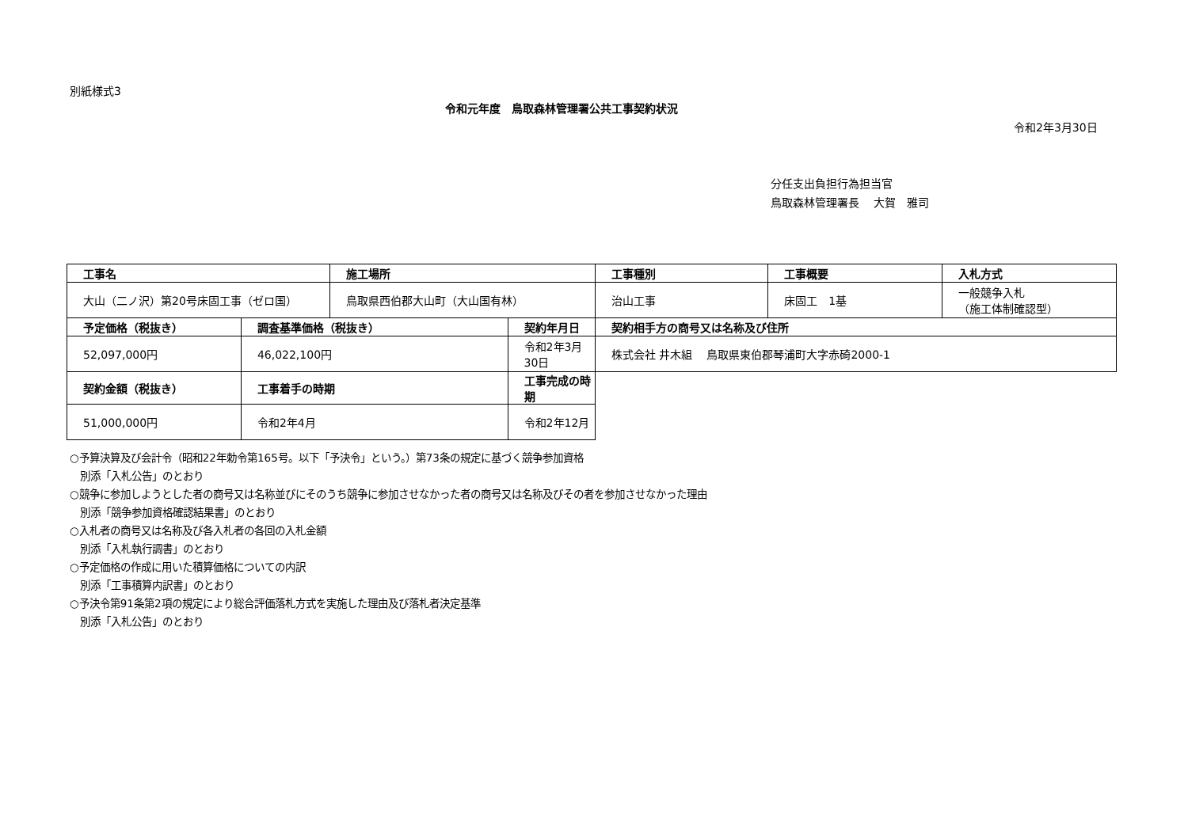別紙様式3
令和元年度　鳥取森林管理署公共工事契約状況
令和2年3月30日
分任支出負担行為担当官
鳥取森林管理署長　 大賀　雅司
| 工事名 | | 施工場所 | | 工事種別 | 工事概要 | 入札方式 |
| 大山（二ノ沢）第20号床固工事（ゼロ国） | | 鳥取県西伯郡大山町（大山国有林） | | 治山工事 | 床固工 1基 | 一般競争入札 （施工体制確認型） |
| 予定価格（税抜き） | 調査基準価格（税抜き） | | 契約年月日 | 契約相手方の商号又は名称及び住所 | | |
| 52,097,000円 | 46,022,100円 | | 令和2年3月30日 | 株式会社 井木組 鳥取県東伯郡琴浦町大字赤碕2000-1 | | |
| 契約金額（税抜き） | 工事着手の時期 | | 工事完成の時期 | | | |
| 51,000,000円 | 令和2年4月 | | 令和2年12月 | | | |
○予算決算及び会計令（昭和22年勅令第165号。以下「予決令」という。）第73条の規定に基づく競争参加資格
　別添「入札公告」のとおり
○競争に参加しようとした者の商号又は名称並びにそのうち競争に参加させなかった者の商号又は名称及びその者を参加させなかった理由
　別添「競争参加資格確認結果書」のとおり
○入札者の商号又は名称及び各入札者の各回の入札金額
　別添「入札執行調書」のとおり
○予定価格の作成に用いた積算価格についての内訳
　別添「工事積算内訳書」のとおり
○予決令第91条第2項の規定により総合評価落札方式を実施した理由及び落札者決定基準
　別添「入札公告」のとおり